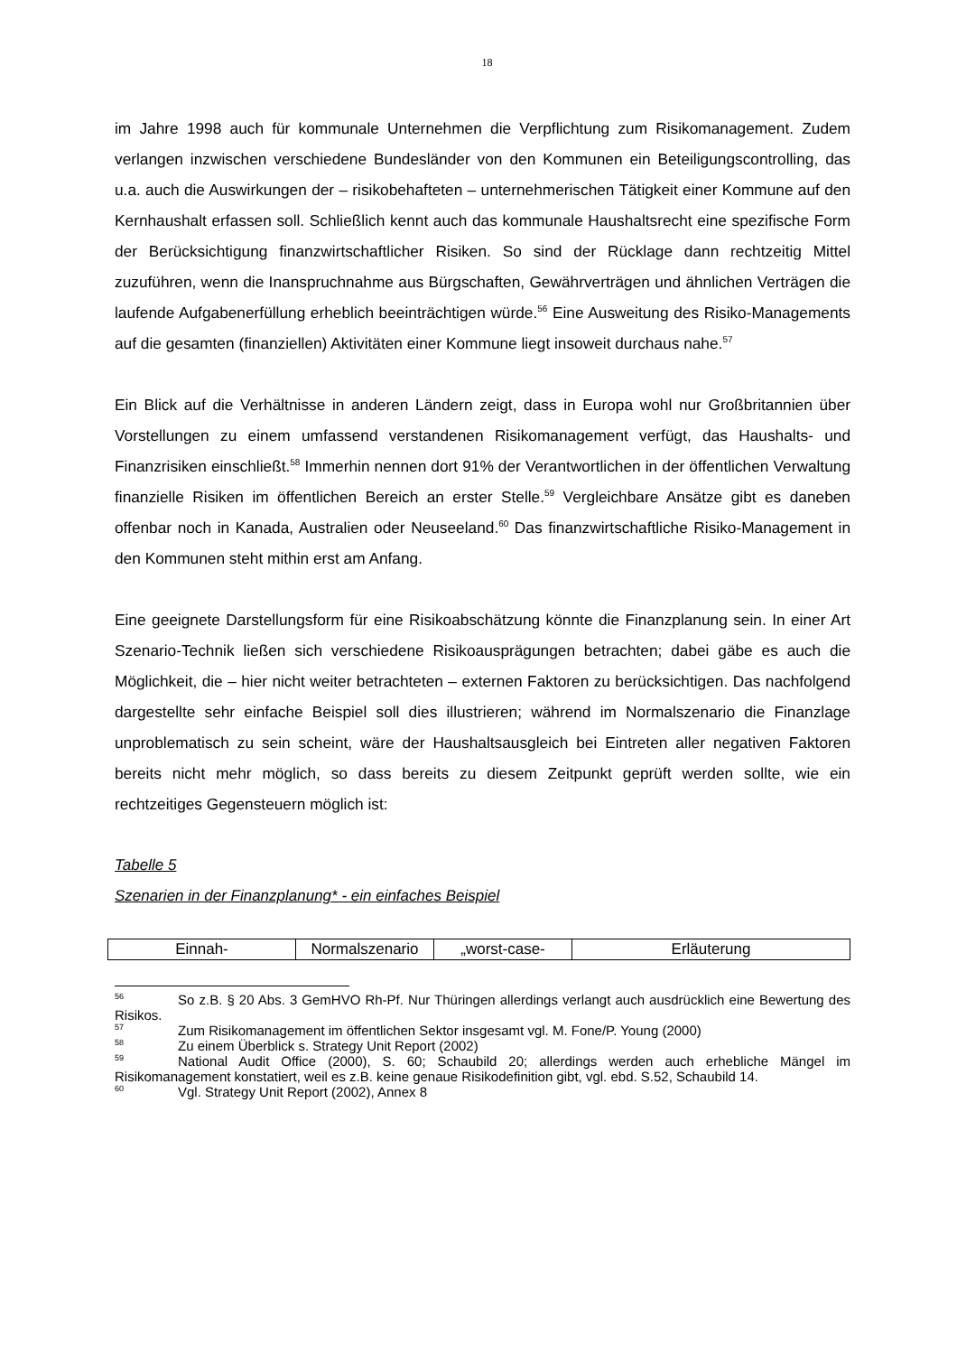18
im Jahre 1998 auch für kommunale Unternehmen die Verpflichtung zum Risikomanagement. Zudem verlangen inzwischen verschiedene Bundesländer von den Kommunen ein Beteiligungscontrolling, das u.a. auch die Auswirkungen der – risikobehafteten – unternehmerischen Tätigkeit einer Kommune auf den Kernhaushalt erfassen soll. Schließlich kennt auch das kommunale Haushaltsrecht eine spezifische Form der Berücksichtigung finanzwirtschaftlicher Risiken. So sind der Rücklage dann rechtzeitig Mittel zuzuführen, wenn die Inanspruchnahme aus Bürgschaften, Gewährverträgen und ähnlichen Verträgen die laufende Aufgabenerfüllung erheblich beeinträchtigen würde.<sup>56</sup> Eine Ausweitung des Risiko-Managements auf die gesamten (finanziellen) Aktivitäten einer Kommune liegt insoweit durchaus nahe.<sup>57</sup>
Ein Blick auf die Verhältnisse in anderen Ländern zeigt, dass in Europa wohl nur Großbritannien über Vorstellungen zu einem umfassend verstandenen Risikomanagement verfügt, das Haushalts- und Finanzrisiken einschließt.<sup>58</sup> Immerhin nennen dort 91% der Verantwortlichen in der öffentlichen Verwaltung finanzielle Risiken im öffentlichen Bereich an erster Stelle.<sup>59</sup> Vergleichbare Ansätze gibt es daneben offenbar noch in Kanada, Australien oder Neuseeland.<sup>60</sup> Das finanzwirtschaftliche Risiko-Management in den Kommunen steht mithin erst am Anfang.
Eine geeignete Darstellungsform für eine Risikoabschätzung könnte die Finanzplanung sein. In einer Art Szenario-Technik ließen sich verschiedene Risikoausprägungen betrachten; dabei gäbe es auch die Möglichkeit, die – hier nicht weiter betrachteten – externen Faktoren zu berücksichtigen. Das nachfolgend dargestellte sehr einfache Beispiel soll dies illustrieren; während im Normalszenario die Finanzlage unproblematisch zu sein scheint, wäre der Haushaltsausgleich bei Eintreten aller negativen Faktoren bereits nicht mehr möglich, so dass bereits zu diesem Zeitpunkt geprüft werden sollte, wie ein rechtzeitiges Gegensteuern möglich ist:
Tabelle 5
Szenarien in der Finanzplanung* - ein einfaches Beispiel
| Einnah- | Normalszenario | „worst-case- | Erläuterung |
<sup>56</sup> So z.B. § 20 Abs. 3 GemHVO Rh-Pf. Nur Thüringen allerdings verlangt auch ausdrücklich eine Bewertung des Risikos.
<sup>57</sup> Zum Risikomanagement im öffentlichen Sektor insgesamt vgl. M. Fone/P. Young (2000)
<sup>58</sup> Zu einem Überblick s. Strategy Unit Report (2002)
<sup>59</sup> National Audit Office (2000), S. 60; Schaubild 20; allerdings werden auch erhebliche Mängel im Risikomanagement konstatiert, weil es z.B. keine genaue Risikodefinition gibt, vgl. ebd. S.52, Schaubild 14.
<sup>60</sup> Vgl. Strategy Unit Report (2002), Annex 8